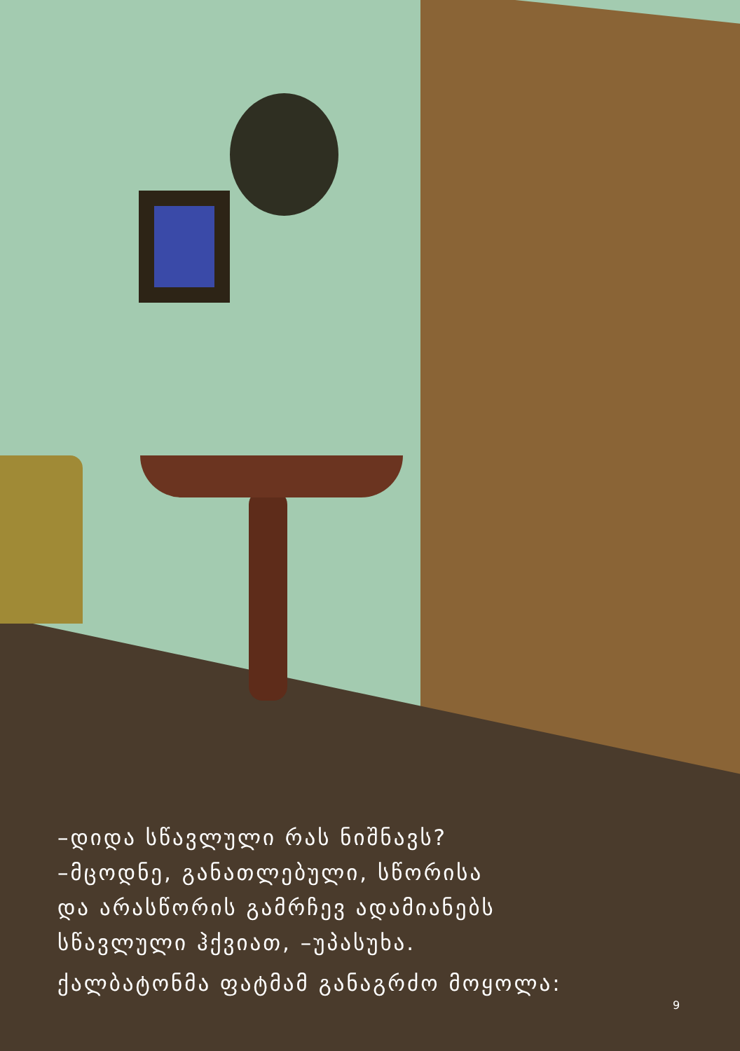–დიდა სწავლული რას ნიშნავს?
–მცოდნე, განათლებული, სწორისა
და არასწორის გამრჩევ ადამიანებს
სწავლული ჰქვიათ, –უპასუხა.
ქალბატონმა ფატმამ განაგრძო მოყოლა:
9